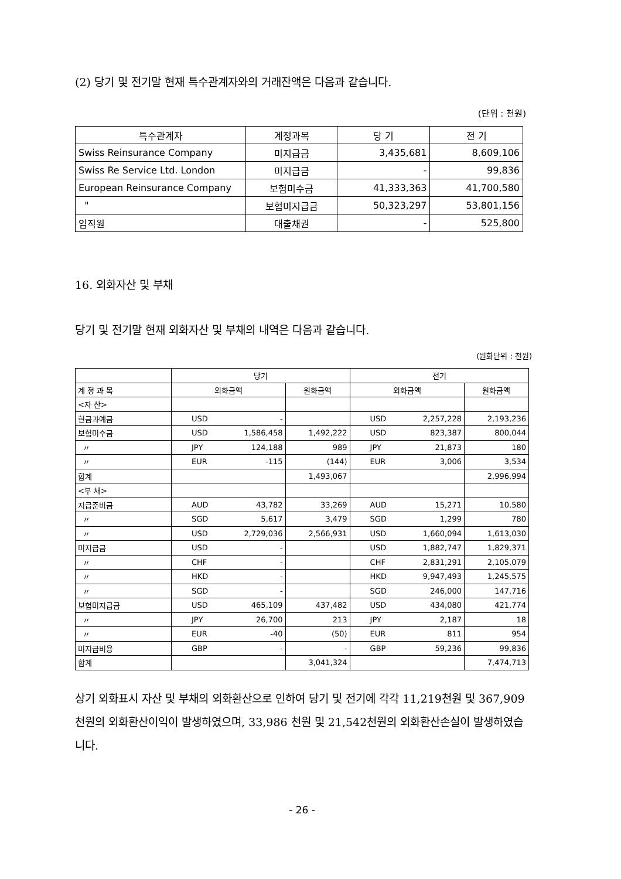(2) 당기 및 전기말 현재 특수관계자와의 거래잔액은 다음과 같습니다.
(단위 : 천원)
| 특수관계자 | 계정과목 | 당 기 | 전 기 |
| --- | --- | --- | --- |
| Swiss Reinsurance Company | 미지급금 | 3,435,681 | 8,609,106 |
| Swiss Re Service Ltd. London | 미지급금 | - | 99,836 |
| European Reinsurance Company | 보험미수금 | 41,333,363 | 41,700,580 |
| " | 보험미지급금 | 50,323,297 | 53,801,156 |
| 임직원 | 대출채권 | - | 525,800 |
16. 외화자산 및 부채
당기 및 전기말 현재 외화자산 및 부채의 내역은 다음과 같습니다.
(원화단위 : 천원)
| | 당기 | | 전기 | |
| --- | --- | --- | --- | --- |
| 계 정 과 목 | 외화금액 | 원화금액 | 외화금액 | 원화금액 |
| <자 산> | | | | |
| 현금과예금 | USD - | | USD 2,257,228 | 2,193,236 |
| 보험미수금 | USD 1,586,458 | 1,492,222 | USD 823,387 | 800,044 |
| 〃 | JPY 124,188 | 989 | JPY 21,873 | 180 |
| 〃 | EUR -115 | (144) | EUR 3,006 | 3,534 |
| 합계 | | 1,493,067 | | 2,996,994 |
| <부 채> | | | | |
| 지급준비금 | AUD 43,782 | 33,269 | AUD 15,271 | 10,580 |
| 〃 | SGD 5,617 | 3,479 | SGD 1,299 | 780 |
| 〃 | USD 2,729,036 | 2,566,931 | USD 1,660,094 | 1,613,030 |
| 미지급금 | USD - | | USD 1,882,747 | 1,829,371 |
| 〃 | CHF - | | CHF 2,831,291 | 2,105,079 |
| 〃 | HKD - | | HKD 9,947,493 | 1,245,575 |
| 〃 | SGD - | | SGD 246,000 | 147,716 |
| 보험미지급금 | USD 465,109 | 437,482 | USD 434,080 | 421,774 |
| 〃 | JPY 26,700 | 213 | JPY 2,187 | 18 |
| 〃 | EUR -40 | (50) | EUR 811 | 954 |
| 미지급비용 | GBP - | - | GBP 59,236 | 99,836 |
| 합계 | | 3,041,324 | | 7,474,713 |
상기 외화표시 자산 및 부채의 외화환산으로 인하여 당기 및 전기에 각각 11,219천원 및 367,909천원의 외화환산이익이 발생하였으며, 33,986 천원 및 21,542천원의 외화환산손실이 발생하였습니다.
- 26 -